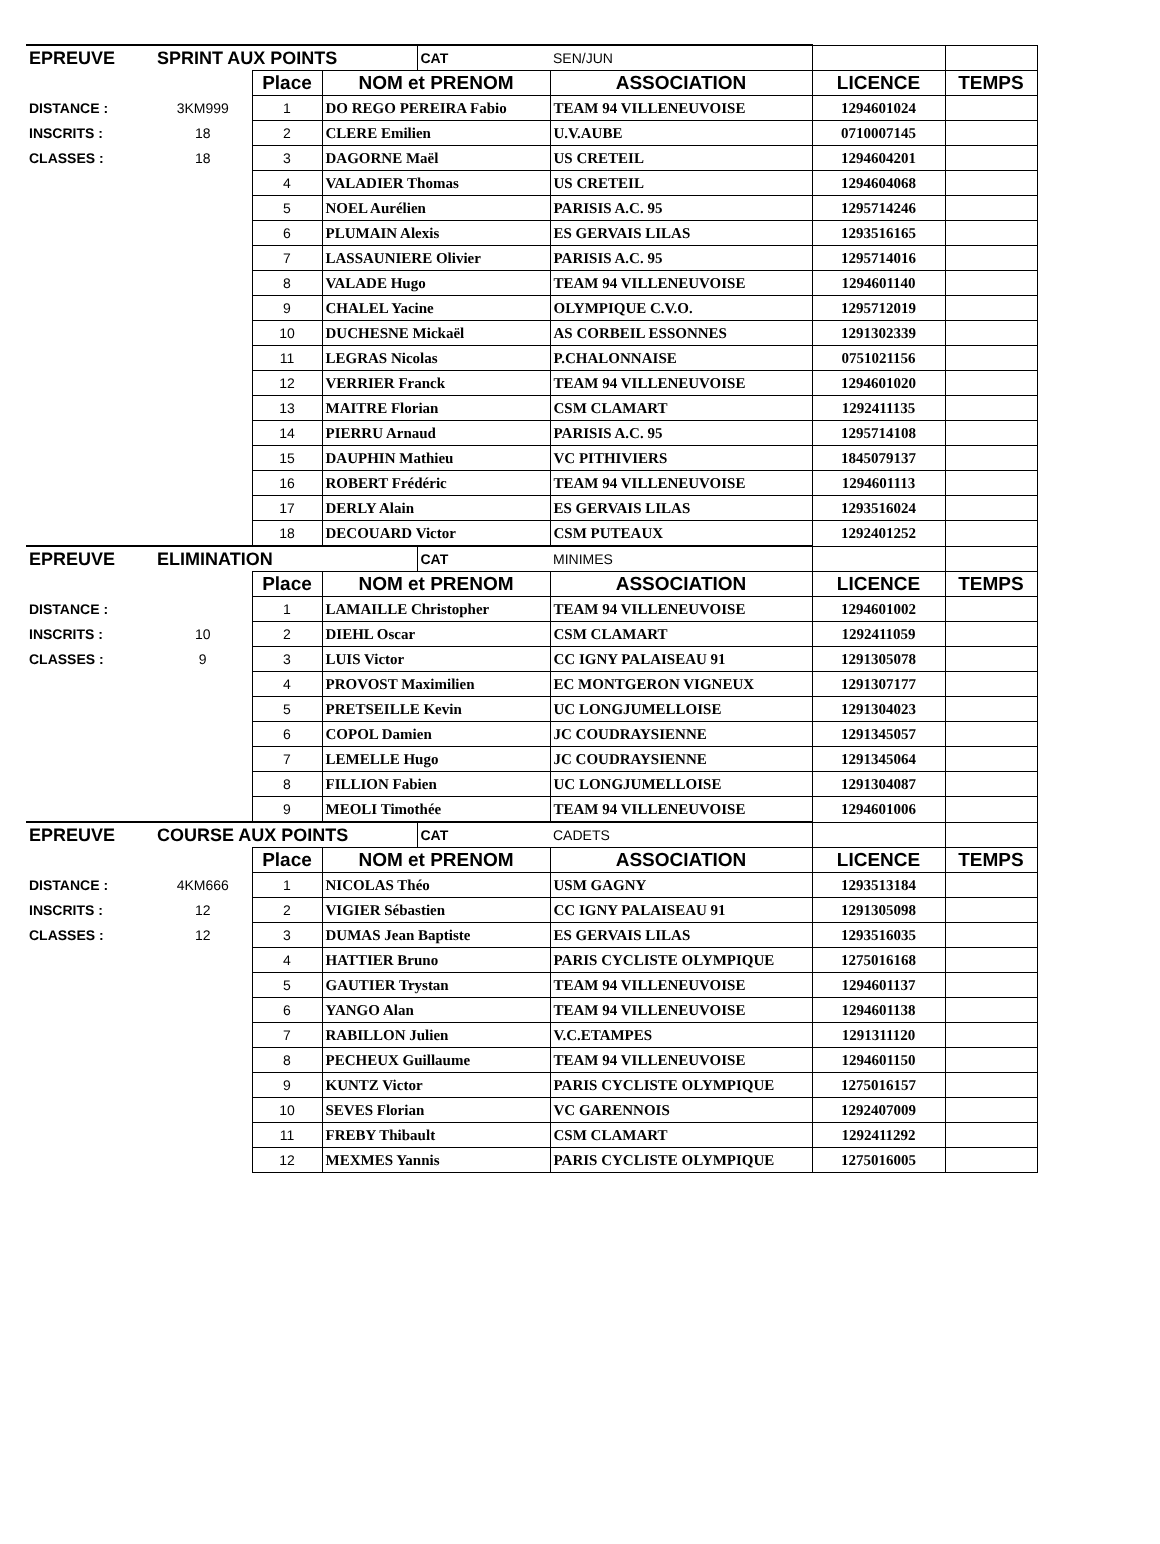| EPREUVE | SPRINT AUX POINTS | | | CAT | SEN/JUN | | |
| | | Place | NOM et PRENOM | | ASSOCIATION | LICENCE | TEMPS |
| DISTANCE : | 3KM999 | 1 | DO REGO PEREIRA Fabio | | TEAM 94 VILLENEUVOISE | 1294601024 | |
| INSCRITS : | 18 | 2 | CLERE Emilien | | U.V.AUBE | 0710007145 | |
| CLASSES : | 18 | 3 | DAGORNE Maël | | US CRETEIL | 1294604201 | |
| | | 4 | VALADIER Thomas | | US CRETEIL | 1294604068 | |
| | | 5 | NOEL Aurélien | | PARISIS A.C. 95 | 1295714246 | |
| | | 6 | PLUMAIN Alexis | | ES GERVAIS LILAS | 1293516165 | |
| | | 7 | LASSAUNIERE Olivier | | PARISIS A.C. 95 | 1295714016 | |
| | | 8 | VALADE Hugo | | TEAM 94 VILLENEUVOISE | 1294601140 | |
| | | 9 | CHALEL Yacine | | OLYMPIQUE C.V.O. | 1295712019 | |
| | | 10 | DUCHESNE Mickaël | | AS CORBEIL ESSONNES | 1291302339 | |
| | | 11 | LEGRAS Nicolas | | P.CHALONNAISE | 0751021156 | |
| | | 12 | VERRIER Franck | | TEAM 94 VILLENEUVOISE | 1294601020 | |
| | | 13 | MAITRE Florian | | CSM CLAMART | 1292411135 | |
| | | 14 | PIERRU Arnaud | | PARISIS A.C. 95 | 1295714108 | |
| | | 15 | DAUPHIN Mathieu | | VC PITHIVIERS | 1845079137 | |
| | | 16 | ROBERT Frédéric | | TEAM 94 VILLENEUVOISE | 1294601113 | |
| | | 17 | DERLY Alain | | ES GERVAIS LILAS | 1293516024 | |
| | | 18 | DECOUARD Victor | | CSM PUTEAUX | 1292401252 | |
| EPREUVE | ELIMINATION | | | CAT | MINIMES | | |
| | | Place | NOM et PRENOM | | ASSOCIATION | LICENCE | TEMPS |
| DISTANCE : | | 1 | LAMAILLE Christopher | | TEAM 94 VILLENEUVOISE | 1294601002 | |
| INSCRITS : | 10 | 2 | DIEHL Oscar | | CSM CLAMART | 1292411059 | |
| CLASSES : | 9 | 3 | LUIS Victor | | CC IGNY PALAISEAU 91 | 1291305078 | |
| | | 4 | PROVOST Maximilien | | EC MONTGERON VIGNEUX | 1291307177 | |
| | | 5 | PRETSEILLE Kevin | | UC LONGJUMELLOISE | 1291304023 | |
| | | 6 | COPOL Damien | | JC COUDRAYSIENNE | 1291345057 | |
| | | 7 | LEMELLE Hugo | | JC COUDRAYSIENNE | 1291345064 | |
| | | 8 | FILLION Fabien | | UC LONGJUMELLOISE | 1291304087 | |
| | | 9 | MEOLI Timothée | | TEAM 94 VILLENEUVOISE | 1294601006 | |
| EPREUVE | COURSE AUX POINTS | | | CAT | CADETS | | |
| | | Place | NOM et PRENOM | | ASSOCIATION | LICENCE | TEMPS |
| DISTANCE : | 4KM666 | 1 | NICOLAS Théo | | USM GAGNY | 1293513184 | |
| INSCRITS : | 12 | 2 | VIGIER Sébastien | | CC IGNY PALAISEAU 91 | 1291305098 | |
| CLASSES : | 12 | 3 | DUMAS Jean Baptiste | | ES GERVAIS LILAS | 1293516035 | |
| | | 4 | HATTIER Bruno | | PARIS CYCLISTE OLYMPIQUE | 1275016168 | |
| | | 5 | GAUTIER Trystan | | TEAM 94 VILLENEUVOISE | 1294601137 | |
| | | 6 | YANGO Alan | | TEAM 94 VILLENEUVOISE | 1294601138 | |
| | | 7 | RABILLON Julien | | V.C.ETAMPES | 1291311120 | |
| | | 8 | PECHEUX Guillaume | | TEAM 94 VILLENEUVOISE | 1294601150 | |
| | | 9 | KUNTZ Victor | | PARIS CYCLISTE OLYMPIQUE | 1275016157 | |
| | | 10 | SEVES Florian | | VC GARENNOIS | 1292407009 | |
| | | 11 | FREBY Thibault | | CSM CLAMART | 1292411292 | |
| | | 12 | MEXMES Yannis | | PARIS CYCLISTE OLYMPIQUE | 1275016005 | |